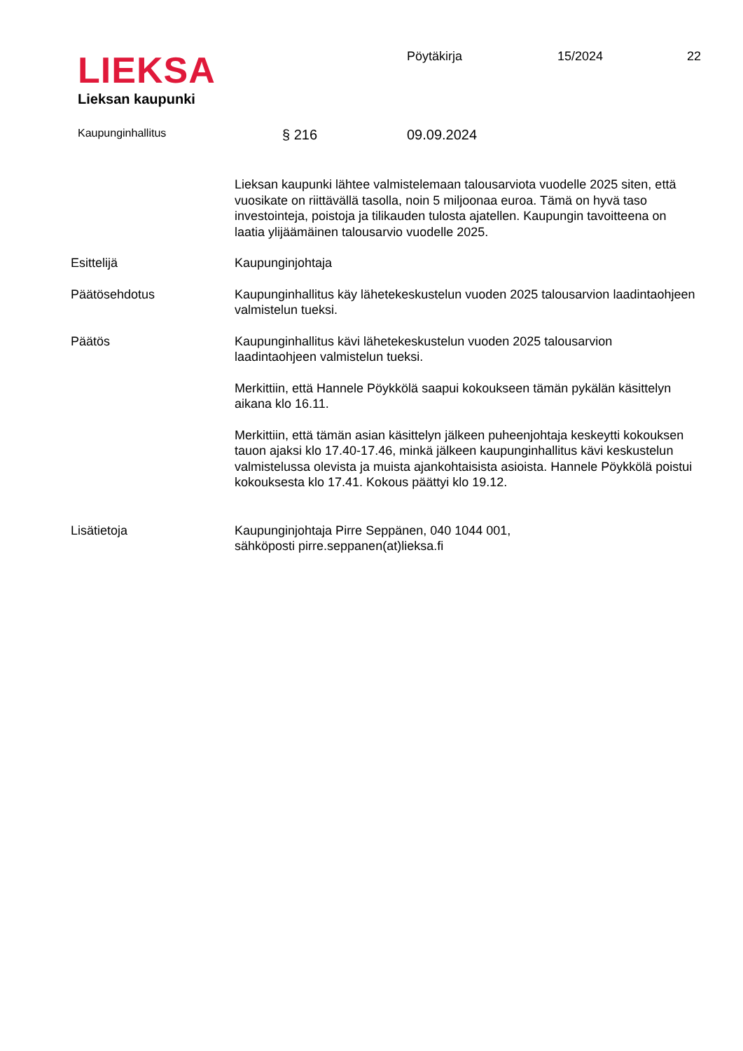LIEKSA
Lieksan kaupunki
Pöytäkirja 15/2024 22
Kaupunginhallitus
§ 216 09.09.2024
Lieksan kaupunki lähtee valmistelemaan talousarviota vuodelle 2025 siten, että vuosikate on riittävällä tasolla, noin 5 miljoonaa euroa. Tämä on hyvä taso investointeja, poistoja ja tilikauden tulosta ajatellen. Kaupungin tavoitteena on laatia ylijäämäinen talousarvio vuodelle 2025.
Esittelijä Kaupunginjohtaja
Päätösehdotus Kaupunginhallitus käy lähetekeskustelun vuoden 2025 talousarvion laadintaohjeen valmistelun tueksi.
Päätös Kaupunginhallitus kävi lähetekeskustelun vuoden 2025 talousarvion laadintaohjeen valmistelun tueksi.
Merkittiin, että Hannele Pöykkölä saapui kokoukseen tämän pykälän käsittelyn aikana klo 16.11.
Merkittiin, että tämän asian käsittelyn jälkeen puheenjohtaja keskeytti kokouksen tauon ajaksi klo 17.40-17.46, minkä jälkeen kaupunginhallitus kävi keskustelun valmistelussa olevista ja muista ajankohtaisista asioista. Hannele Pöykkölä poistui kokouksesta klo 17.41. Kokous päättyi klo 19.12.
Lisätietoja Kaupunginjohtaja Pirre Seppänen, 040 1044 001,
sähköposti pirre.seppanen(at)lieksa.fi